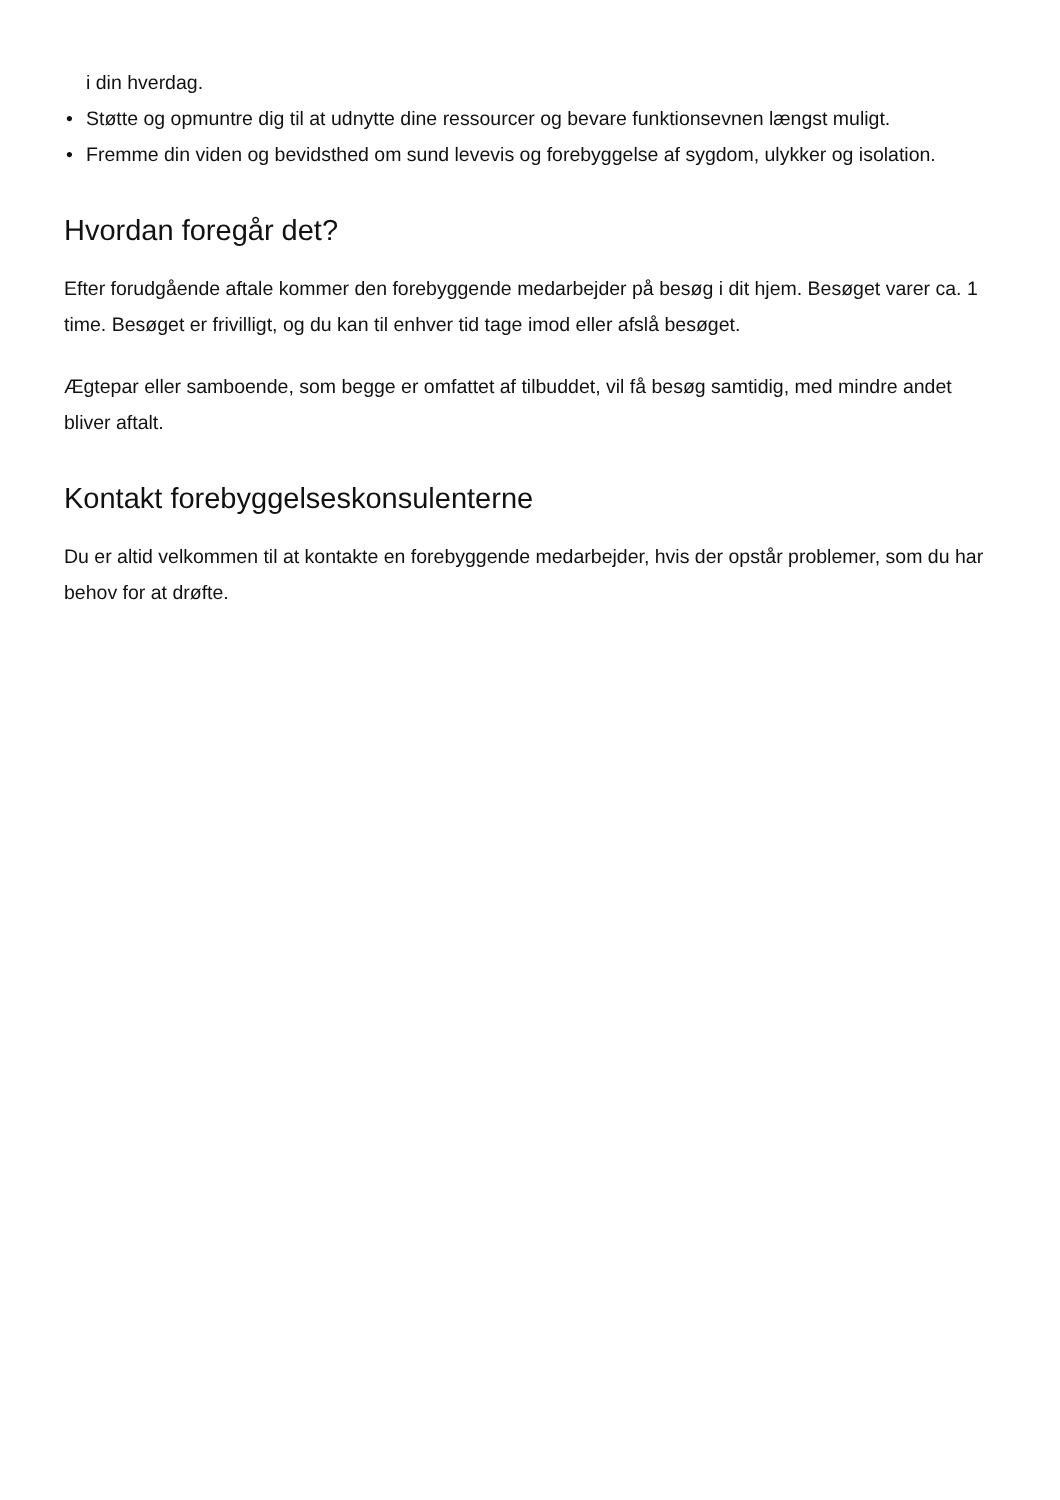i din hverdag.
• Støtte og opmuntre dig til at udnytte dine ressourcer og bevare funktionsevnen længst muligt.
• Fremme din viden og bevidsthed om sund levevis og forebyggelse af sygdom, ulykker og isolation.
Hvordan foregår det?
Efter forudgående aftale kommer den forebyggende medarbejder på besøg i dit hjem. Besøget varer ca. 1 time. Besøget er frivilligt, og du kan til enhver tid tage imod eller afslå besøget.
Ægtepar eller samboende, som begge er omfattet af tilbuddet, vil få besøg samtidig, med mindre andet bliver aftalt.
Kontakt forebyggelseskonsulenterne
Du er altid velkommen til at kontakte en forebyggende medarbejder, hvis der opstår problemer, som du har behov for at drøfte.